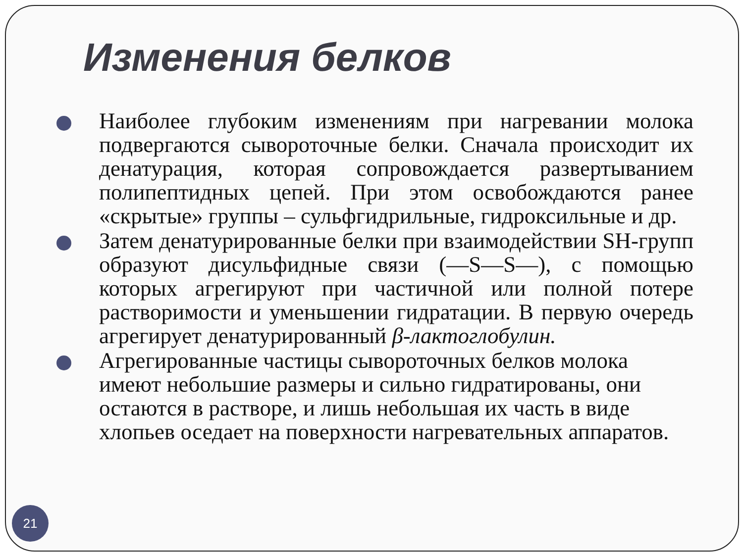Изменения белков
Наиболее глубоким изменениям при нагревании молока подвергаются сывороточные белки. Сначала происходит их денатурация, которая сопровождается развертыванием полипептидных цепей. При этом освобождаются ранее «скрытые» группы – сульфгидрильные, гидроксильные и др.
Затем денатурированные белки при взаимодействии SH-групп образуют дисульфидные связи (—S—S—), с помощью которых агрегируют при частичной или полной потере растворимости и уменьшении гидратации. В первую очередь агрегирует денатурированный β-лактоглобулин.
Агрегированные частицы сывороточных белков молока имеют небольшие размеры и сильно гидратированы, они остаются в растворе, и лишь небольшая их часть в виде хлопьев оседает на поверхности нагревательных аппаратов.
21